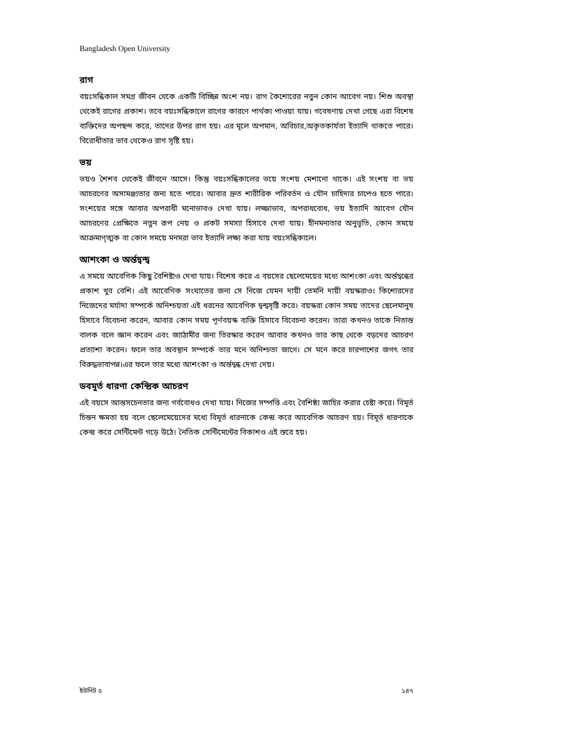Bangladesh Open University
রাগ
বয়ঃসন্ধিকাল সমগ্র জীবন থেকে একটি বিচ্ছিন্ন অংশ নয়। রাগ কৈশোরের নতুন কোন আবেগ নয়। শিশু অবস্থা থেকেই রাগের প্রকাশ। তবে বয়ঃসন্ধিকালে রাগের কারণে পার্থক্য পাওয়া যায়। গবেষণায় দেখা গেছে এরা বিশেষ ব্যক্তিদের অপছন্দ করে, তাদের উপর রাগ হয়। এর মূলে অপমান, অবিচার,অকৃতকার্যতা ইত্যাদি থাকতে পারে। বিরোধীতার ভাব থেকেও রাগ সৃষ্টি হয়।
ভয়
ভয়ও শৈশব থেকেই জীবনে আসে। কিন্তু বয়ঃসন্ধিকালের ভয়ে সংশয় মেশানো থাকে। এই সংশয় বা ভয় আচরণের অসামঞ্জ্যতার জন্য হতে পারে। আবার দ্রুত শারীরিক পরিবর্তন ও যৌন চাহিদার চাপেও হতে পারে। সংশয়ের সঙ্গে আবার অপরাধী মনোভাবও দেখা যায়। লজ্জাভাব, অপরাধবোধ, ভয় ইত্যাদি আবেগ যৌন আচরণের প্রেক্ষিতে নতুন রূপ নেয় ও প্রকট সমস্যা হিসাবে দেখা যায়। হীনমন্যতার অনুভূতি, কোন সময়ে আক্রমাণ্ত্মক বা কোন সময়ে মনমরা ভাব ইত্যাদি লক্ষ্য করা যায় বয়ঃসন্ধিকালে।
আশংকা ও অর্ন্তদ্বন্দ্ব
এ সময়ে আবেগিক কিছু বৈশিষ্ট্যও দেখা যায়। বিশেষ করে এ বয়সের ছেলেমেয়ের মধ্যে আশংকা এবং অর্ন্তদ্বন্ধের প্রকাশ খুব বেশি। এই আবেগিক সংঘাতের জন্য সে নিজে যেমন দায়ী তেমনি দায়ী বয়স্করাও। কিশোরদের নিজেদের মর্যাদা সম্পর্কে অনিশ্চয়তা এই ধরনের আবেগিক দ্বন্দ্বসৃষ্টি করে। বয়স্করা কোন সময় তাদের ছেলেমানুষ হিসাবে বিবেচনা করেন, আবার কোন সময় পূর্ণবয়স্ক ব্যক্তি হিসাবে বিবেচনা করেন। তারা কখনও তাকে নিতান্ত বালক বলে জ্ঞান করেন এবং জ্যাঠামীর জন্য তিরস্কার করেন আবার কখনও তার কাছ থেকে বড়দের আচরণ প্রত্যাশা করেন। ফলে তার অবস্থান সম্পর্কে তার মনে অনিশ্চতা জাগে। সে মনে করে চারপাশের জগৎ তার বিরুদ্ধভাবাপন্ন।এর ফলে তার মধ্যে আশংকা ও অর্ন্তদ্বন্ধ দেখা দেয়।
ডবমূর্ত ধারণা কেন্দ্রিক আচরণ
এই বয়সে আন্তসচেনতার জন্য গর্ববোধও দেখা যায়। নিজের সম্পত্তি এবং বৈশিষ্ঠ্য জাহির করার চেষ্টা করে। বিমূর্ত চিন্তন ক্ষমতা হয় বলে ছেলেমেয়েদের মধ্যে বিমূর্ত ধারনাকে কেন্দ্র করে আবেগিক আচরণ হয়। বিমূর্ত ধারণাকে কেন্দ্র করে সেন্টিমেন্ট গড়ে উঠে। নৈতিক সেন্টিমেন্টের বিকাশও এই স্তরে হয়।
ইউনিট ৫ ১৪৭